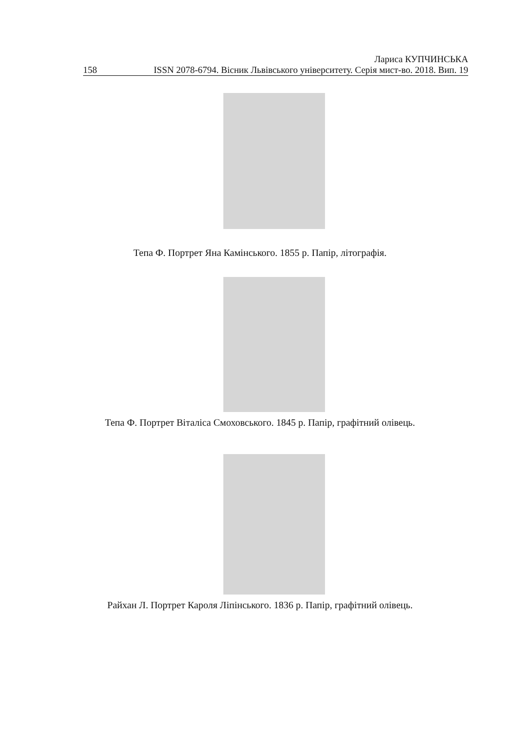Лариса КУПЧИНСЬКА
158 ISSN 2078-6794. Вісник Львівського університету. Серія мист-во. 2018. Вип. 19
Тепа Ф. Портрет Яна Камінського. 1855 р. Папір, літографія.
Тепа Ф. Портрет Віталіса Смоховського. 1845 р. Папір, графітний олівець.
Райхан Л. Портрет Кароля Ліпінського. 1836 р. Папір, графітний олівець.